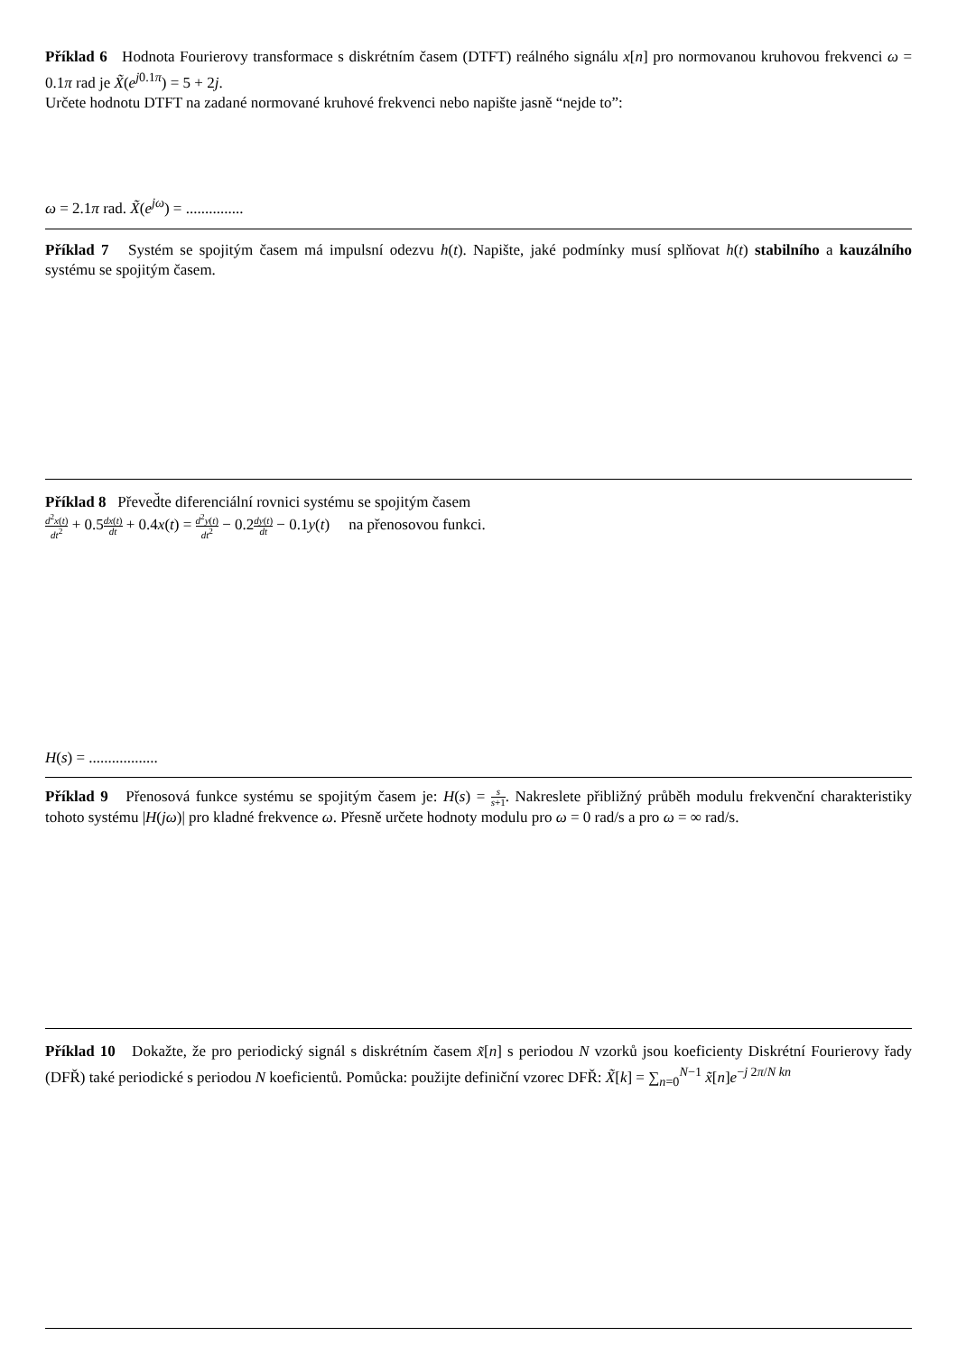Příklad 6 Hodnota Fourierovy transformace s diskrétním časem (DTFT) reálného signálu x[n] pro normovanou kruhovou frekvenci ω = 0.1π rad je X̃(e<sup>j0.1π</sup>) = 5 + 2j.
Určete hodnotu DTFT na zadané normované kruhové frekvenci nebo napište jasně “nejde to”:
ω = 2.1π rad. X̃(e<sup>jω</sup>) = ...............
Příklad 7 Systém se spojitým časem má impulsní odezvu h(t). Napište, jaké podmínky musí splňovat h(t) stabilního a kauzálního systému se spojitým časem.
Příklad 8 Převed̆te diferenciální rovnici systému se spojitým časem
d<sup>2</sup>x(t) dt<sup>2</sup> + 0.5dx(t) dt + 0.4x(t) = d<sup>2</sup>y(t) dt<sup>2</sup> − 0.2dy(t) dt − 0.1y(t) na přenosovou funkci.
H(s) = ..................
Příklad 9 Přenosová funkce systému se spojitým časem je: H(s) = s s+1. Nakreslete přibližný průběh modulu frekvenční charakteristiky tohoto systému |H(jω)| pro kladné frekvence ω. Přesně určete hodnoty modulu pro ω = 0 rad/s a pro ω = ∞ rad/s.
Příklad 10 Dokažte, že pro periodický signál s diskrétním časem x̃[n] s periodou N vzorků jsou koeficienty Diskrétní Fourierovy řady (DFŘ) také periodické s periodou N koeficientů. Pomůcka: použijte definiční vzorec DFŘ: X̃[k] = ∑<sub>n=0</sub><sup>N−1</sup> x̃[n]e<sup>−j 2π/N kn</sup>